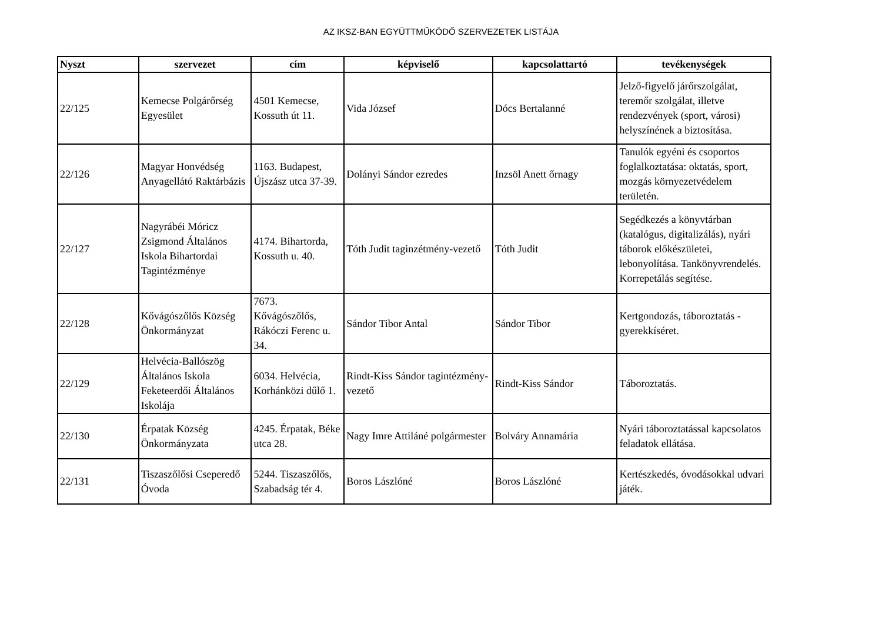AZ IKSZ-BAN EGYÜTTMŰKÖDŐ SZERVEZETEK LISTÁJA
| Nyszt | szervezet | cím | képviselő | kapcsolattartó | tevékenységek |
| --- | --- | --- | --- | --- | --- |
| 22/125 | Kemecse Polgárőrség Egyesület | 4501 Kemecse, Kossuth út 11. | Vida József | Dócs Bertalanné | Jelző-figyelő járőrszolgálat, teremőr szolgálat, illetve rendezvények (sport, városi) helyszínének a biztosítása. |
| 22/126 | Magyar Honvédség Anyagellátó Raktárbázis | 1163. Budapest, Újszász utca 37-39. | Dolányi Sándor ezredes | Inzsöl Anett őrnagy | Tanulók egyéni és csoportos foglalkoztatása: oktatás, sport, mozgás környezetvédelem területén. |
| 22/127 | Nagyrábéi Móricz Zsigmond Általános Iskola Bihartordai Tagintézménye | 4174. Bihartorda, Kossuth u. 40. | Tóth Judit taginzétmény-vezető | Tóth Judit | Segédkezés a könyvtárban (katalógus, digitalizálás), nyári táborok előkészületei, lebonyolítása. Tankönyvrendelés. Korrepetálás segítése. |
| 22/128 | Kővágószőlős Község Önkormányzat | 7673. Kővágószőlős, Rákóczi Ferenc u. 34. | Sándor Tibor Antal | Sándor Tibor | Kertgondozás, táboroztatás - gyerekkíséret. |
| 22/129 | Helvécia-Ballószög Általános Iskola Feketeerdői Általános Iskolája | 6034. Helvécia, Korhánközi dűlő 1. | Rindt-Kiss Sándor tagintézmény-vezető | Rindt-Kiss Sándor | Táboroztatás. |
| 22/130 | Érpatak Község Önkormányzata | 4245. Érpatak, Béke utca 28. | Nagy Imre Attiláné polgármester | Bolváry Annamária | Nyári táboroztatással kapcsolatos feladatok ellátása. |
| 22/131 | Tiszaszőlősi Cseperedő Óvoda | 5244. Tiszaszőlős, Szabadság tér 4. | Boros Lászlóné | Boros Lászlóné | Kertészkedés, óvodásokkal udvari játék. |